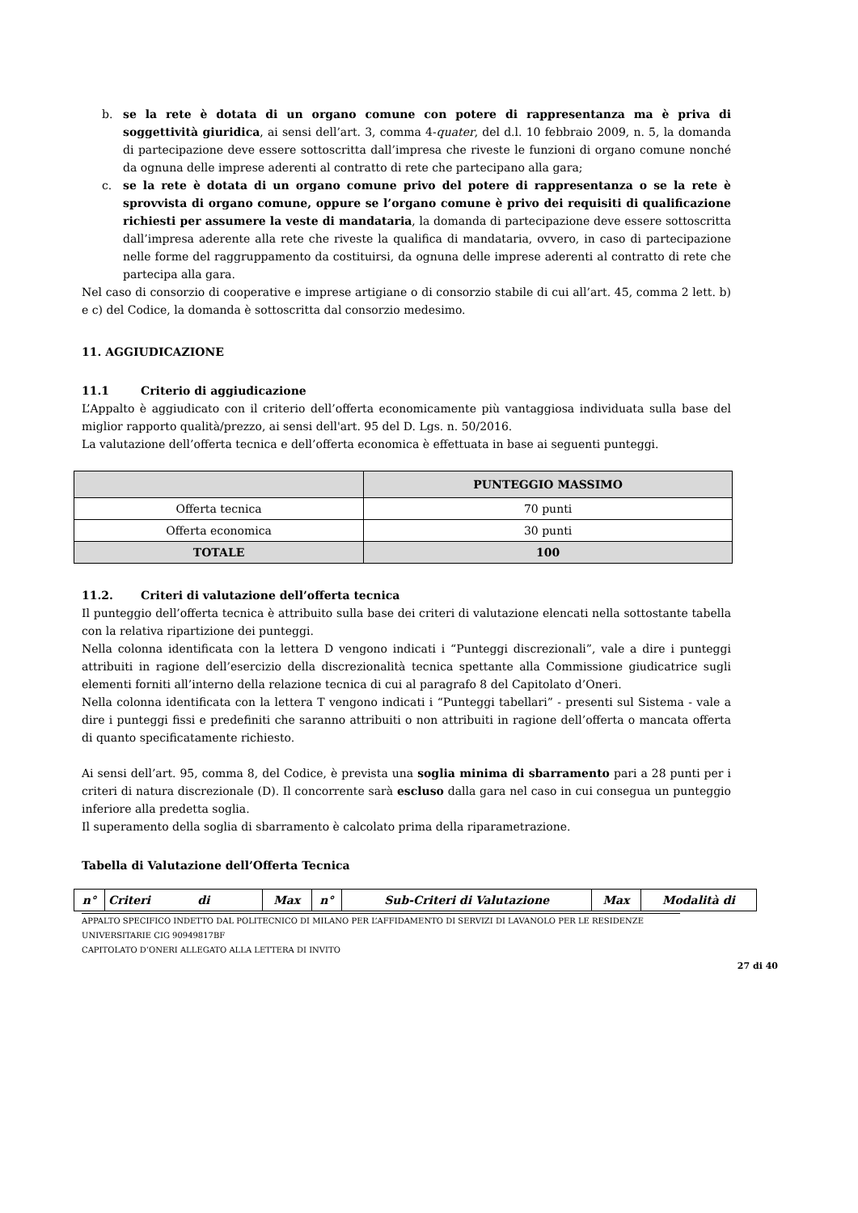b. se la rete è dotata di un organo comune con potere di rappresentanza ma è priva di soggettività giuridica, ai sensi dell’art. 3, comma 4-quater, del d.l. 10 febbraio 2009, n. 5, la domanda di partecipazione deve essere sottoscritta dall’impresa che riveste le funzioni di organo comune nonché da ognuna delle imprese aderenti al contratto di rete che partecipano alla gara;
c. se la rete è dotata di un organo comune privo del potere di rappresentanza o se la rete è sprovvista di organo comune, oppure se l’organo comune è privo dei requisiti di qualificazione richiesti per assumere la veste di mandataria, la domanda di partecipazione deve essere sottoscritta dall’impresa aderente alla rete che riveste la qualifica di mandataria, ovvero, in caso di partecipazione nelle forme del raggruppamento da costituirsi, da ognuna delle imprese aderenti al contratto di rete che partecipa alla gara.
Nel caso di consorzio di cooperative e imprese artigiane o di consorzio stabile di cui all’art. 45, comma 2 lett. b) e c) del Codice, la domanda è sottoscritta dal consorzio medesimo.
11. AGGIUDICAZIONE
11.1 Criterio di aggiudicazione
L’Appalto è aggiudicato con il criterio dell’offerta economicamente più vantaggiosa individuata sulla base del miglior rapporto qualità/prezzo, ai sensi dell'art. 95 del D. Lgs. n. 50/2016.
La valutazione dell’offerta tecnica e dell’offerta economica è effettuata in base ai seguenti punteggi.
| | PUNTEGGIO MASSIMO |
| --- | --- |
| Offerta tecnica | 70 punti |
| Offerta economica | 30 punti |
| TOTALE | 100 |
11.2. Criteri di valutazione dell’offerta tecnica
Il punteggio dell’offerta tecnica è attribuito sulla base dei criteri di valutazione elencati nella sottostante tabella con la relativa ripartizione dei punteggi.
Nella colonna identificata con la lettera D vengono indicati i “Punteggi discrezionali”, vale a dire i punteggi attribuiti in ragione dell’esercizio della discrezionalità tecnica spettante alla Commissione giudicatrice sugli elementi forniti all’interno della relazione tecnica di cui al paragrafo 8 del Capitolato d’Oneri.
Nella colonna identificata con la lettera T vengono indicati i “Punteggi tabellari” - presenti sul Sistema - vale a dire i punteggi fissi e predefiniti che saranno attribuiti o non attribuiti in ragione dell’offerta o mancata offerta di quanto specificatamente richiesto.
Ai sensi dell’art. 95, comma 8, del Codice, è prevista una soglia minima di sbarramento pari a 28 punti per i criteri di natura discrezionale (D). Il concorrente sarà escluso dalla gara nel caso in cui consegua un punteggio inferiore alla predetta soglia.
Il superamento della soglia di sbarramento è calcolato prima della riparametrazione.
Tabella di Valutazione dell’Offerta Tecnica
| n° | Criteri di | Max | n° | Sub-Criteri di Valutazione | Max | Modalità di |
| --- | --- | --- | --- | --- | --- | --- |
APPALTO SPECIFICO INDETTO DAL POLITECNICO DI MILANO PER L’AFFIDAMENTO DI SERVIZI DI LAVANOLO PER LE RESIDENZE UNIVERSITARIE CIG 90949817BF
CAPITOLATO D’ONERI ALLEGATO ALLA LETTERA DI INVITO
27 di 40